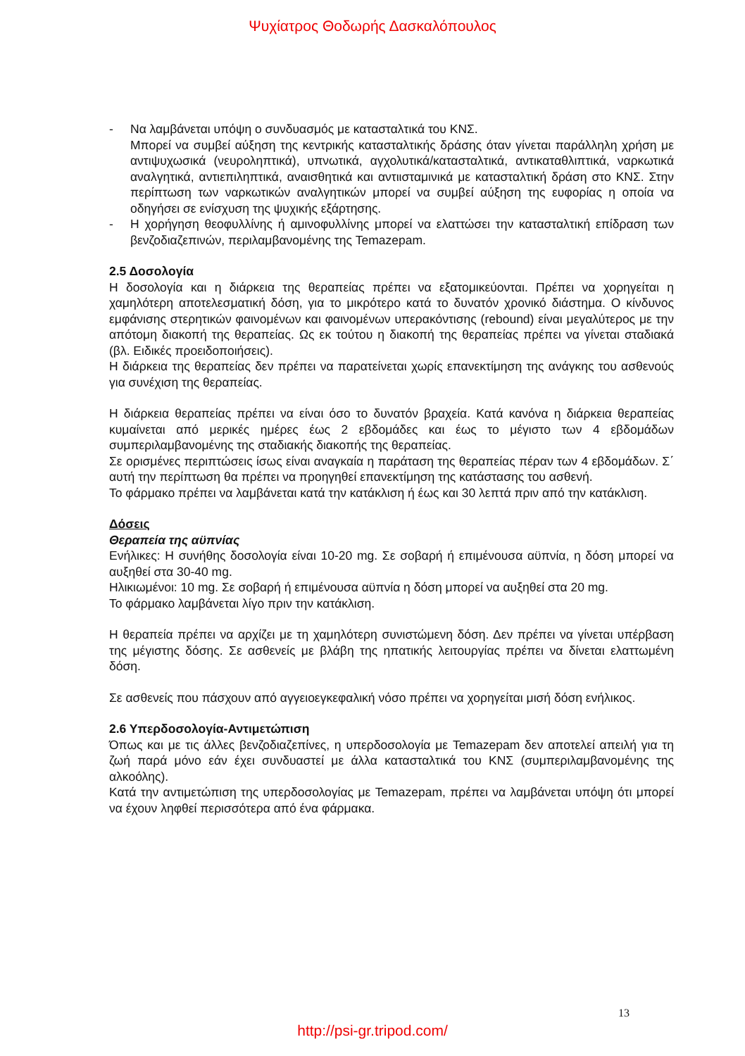Ψυχίατρος Θοδωρής Δασκαλόπουλος
- Να λαμβάνεται υπόψη ο συνδυασμός με κατασταλτικά του ΚΝΣ.
Μπορεί να συμβεί αύξηση της κεντρικής κατασταλτικής δράσης όταν γίνεται παράλληλη χρήση με αντιψυχωσικά (νευροληπτικά), υπνωτικά, αγχολυτικά/κατασταλτικά, αντικαταθλιπτικά, ναρκωτικά αναλγητικά, αντιεπιληπτικά, αναισθητικά και αντιισταμινικά με κατασταλτική δράση στο ΚΝΣ. Στην περίπτωση των ναρκωτικών αναλγητικών μπορεί να συμβεί αύξηση της ευφορίας η οποία να οδηγήσει σε ενίσχυση της ψυχικής εξάρτησης.
- Η χορήγηση θεοφυλλίνης ή αμινοφυλλίνης μπορεί να ελαττώσει την κατασταλτική επίδραση των βενζοδιαζεπινών, περιλαμβανομένης της Temazepam.
2.5 Δοσολογία
Η δοσολογία και η διάρκεια της θεραπείας πρέπει να εξατομικεύονται. Πρέπει να χορηγείται η χαμηλότερη αποτελεσματική δόση, για το μικρότερο κατά το δυνατόν χρονικό διάστημα. Ο κίνδυνος εμφάνισης στερητικών φαινομένων και φαινομένων υπερακόντισης (rebound) είναι μεγαλύτερος με την απότομη διακοπή της θεραπείας. Ως εκ τούτου η διακοπή της θεραπείας πρέπει να γίνεται σταδιακά (βλ. Ειδικές προειδοποιήσεις).
Η διάρκεια της θεραπείας δεν πρέπει να παρατείνεται χωρίς επανεκτίμηση της ανάγκης του ασθενούς για συνέχιση της θεραπείας.
Η διάρκεια θεραπείας πρέπει να είναι όσο το δυνατόν βραχεία. Κατά κανόνα η διάρκεια θεραπείας κυμαίνεται από μερικές ημέρες έως 2 εβδομάδες και έως το μέγιστο των 4 εβδομάδων συμπεριλαμβανομένης της σταδιακής διακοπής της θεραπείας.
Σε ορισμένες περιπτώσεις ίσως είναι αναγκαία η παράταση της θεραπείας πέραν των 4 εβδομάδων. Σ΄ αυτή την περίπτωση θα πρέπει να προηγηθεί επανεκτίμηση της κατάστασης του ασθενή.
Το φάρμακο πρέπει να λαμβάνεται κατά την κατάκλιση ή έως και 30 λεπτά πριν από την κατάκλιση.
Δόσεις
Θεραπεία της αϋπνίας
Ενήλικες: Η συνήθης δοσολογία είναι 10-20 mg. Σε σοβαρή ή επιμένουσα αϋπνία, η δόση μπορεί να αυξηθεί στα 30-40 mg.
Ηλικιωμένοι: 10 mg. Σε σοβαρή ή επιμένουσα αϋπνία η δόση μπορεί να αυξηθεί στα 20 mg.
Το φάρμακο λαμβάνεται λίγο πριν την κατάκλιση.
Η θεραπεία πρέπει να αρχίζει με τη χαμηλότερη συνιστώμενη δόση. Δεν πρέπει να γίνεται υπέρβαση της μέγιστης δόσης. Σε ασθενείς με βλάβη της ηπατικής λειτουργίας πρέπει να δίνεται ελαττωμένη δόση.
Σε ασθενείς που πάσχουν από αγγειοεγκεφαλική νόσο πρέπει να χορηγείται μισή δόση ενήλικος.
2.6 Υπερδοσολογία-Αντιμετώπιση
Όπως και με τις άλλες βενζοδιαζεπίνες, η υπερδοσολογία με Temazepam δεν αποτελεί απειλή για τη ζωή παρά μόνο εάν έχει συνδυαστεί με άλλα κατασταλτικά του ΚΝΣ (συμπεριλαμβανομένης της αλκοόλης).
Κατά την αντιμετώπιση της υπερδοσολογίας με Temazepam, πρέπει να λαμβάνεται υπόψη ότι μπορεί να έχουν ληφθεί περισσότερα από ένα φάρμακα.
13
http://psi-gr.tripod.com/